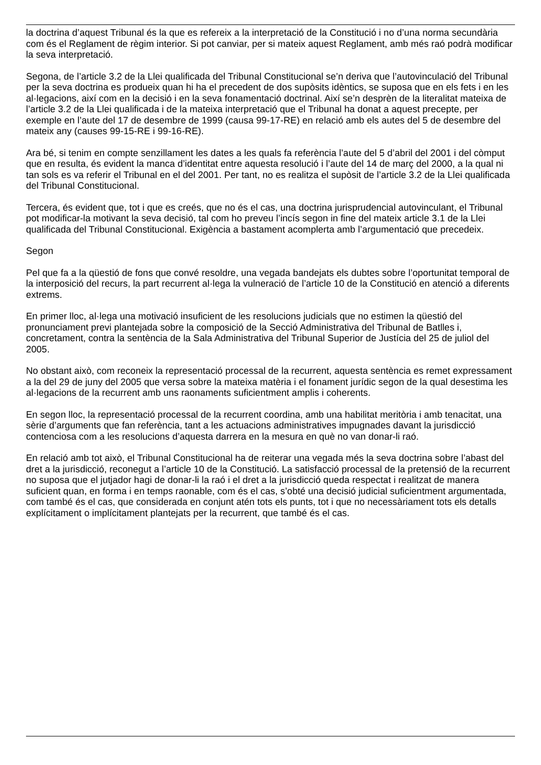la doctrina d’aquest Tribunal és la que es refereix a la interpretació de la Constitució i no d’una norma secundària com és el Reglament de règim interior. Si pot canviar, per si mateix aquest Reglament, amb més raó podrà modificar la seva interpretació.
Segona, de l’article 3.2 de la Llei qualificada del Tribunal Constitucional se’n deriva que l’autovinculació del Tribunal per la seva doctrina es produeix quan hi ha el precedent de dos supòsits idèntics, se suposa que en els fets i en les al·legacions, així com en la decisió i en la seva fonamentació doctrinal. Així se’n desprèn de la literalitat mateixa de l’article 3.2 de la Llei qualificada i de la mateixa interpretació que el Tribunal ha donat a aquest precepte, per exemple en l’aute del 17 de desembre de 1999 (causa 99-17-RE) en relació amb els autes del 5 de desembre del mateix any (causes 99-15-RE i 99-16-RE).
Ara bé, si tenim en compte senzillament les dates a les quals fa referència l’aute del 5 d’abril del 2001 i del còmput que en resulta, és evident la manca d’identitat entre aquesta resolució i l’aute del 14 de març del 2000, a la qual ni tan sols es va referir el Tribunal en el del 2001. Per tant, no es realitza el supòsit de l’article 3.2 de la Llei qualificada del Tribunal Constitucional.
Tercera, és evident que, tot i que es creés, que no és el cas, una doctrina jurisprudencial autovinculant, el Tribunal pot modificar-la motivant la seva decisió, tal com ho preveu l’incís segon in fine del mateix article 3.1 de la Llei qualificada del Tribunal Constitucional. Exigència a bastament acomplerta amb l’argumentació que precedeix.
Segon
Pel que fa a la qüestió de fons que convé resoldre, una vegada bandejats els dubtes sobre l’oportunitat temporal de la interposició del recurs, la part recurrent al·lega la vulneració de l’article 10 de la Constitució en atenció a diferents extrems.
En primer lloc, al·lega una motivació insuficient de les resolucions judicials que no estimen la qüestió del pronunciament previ plantejada sobre la composició de la Secció Administrativa del Tribunal de Batlles i, concretament, contra la sentència de la Sala Administrativa del Tribunal Superior de Justícia del 25 de juliol del 2005.
No obstant això, com reconeix la representació processal de la recurrent, aquesta sentència es remet expressament a la del 29 de juny del 2005 que versa sobre la mateixa matèria i el fonament jurídic segon de la qual desestima les al·legacions de la recurrent amb uns raonaments suficientment amplis i coherents.
En segon lloc, la representació processal de la recurrent coordina, amb una habilitat meritòria i amb tenacitat, una sèrie d’arguments que fan referència, tant a les actuacions administratives impugnades davant la jurisdicció contenciosa com a les resolucions d’aquesta darrera en la mesura en què no van donar-li raó.
En relació amb tot això, el Tribunal Constitucional ha de reiterar una vegada més la seva doctrina sobre l’abast del dret a la jurisdicció, reconegut a l’article 10 de la Constitució. La satisfacció processal de la pretensió de la recurrent no suposa que el jutjador hagi de donar-li la raó i el dret a la jurisdicció queda respectat i realitzat de manera suficient quan, en forma i en temps raonable, com és el cas, s’obté una decisió judicial suficientment argumentada, com també és el cas, que considerada en conjunt atén tots els punts, tot i que no necessàriament tots els detalls explícitament o implícitament plantejats per la recurrent, que també és el cas.